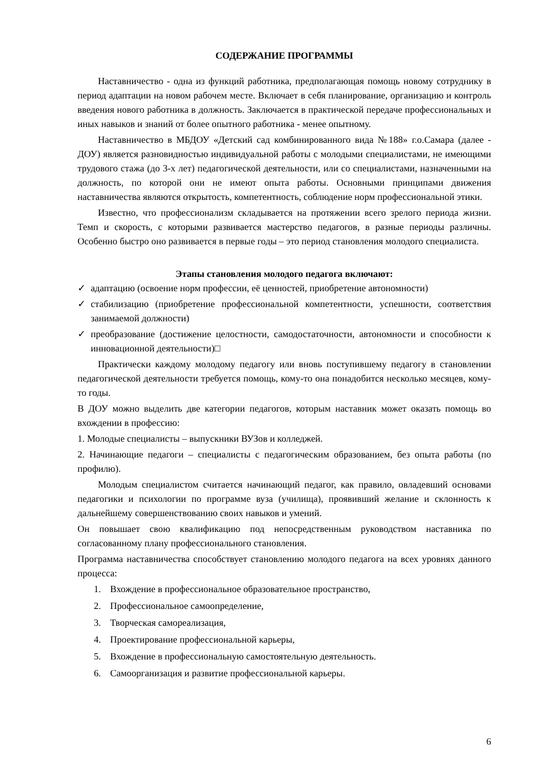СОДЕРЖАНИЕ ПРОГРАММЫ
Наставничество - одна из функций работника, предполагающая помощь новому сотруднику в период адаптации на новом рабочем месте. Включает в себя планирование, организацию и контроль введения нового работника в должность. Заключается в практической передаче профессиональных и иных навыков и знаний от более опытного работника - менее опытному.
Наставничество в МБДОУ «Детский сад комбинированного вида №188» г.о.Самара (далее - ДОУ) является разновидностью индивидуальной работы с молодыми специалистами, не имеющими трудового стажа (до 3-х лет) педагогической деятельности, или со специалистами, назначенными на должность, по которой они не имеют опыта работы. Основными принципами движения наставничества являются открытость, компетентность, соблюдение норм профессиональной этики.
Известно, что профессионализм складывается на протяжении всего зрелого периода жизни. Темп и скорость, с которыми развивается мастерство педагогов, в разные периоды различны. Особенно быстро оно развивается в первые годы – это период становления молодого специалиста.
Этапы становления молодого педагога включают:
✓ адаптацию (освоение норм профессии, её ценностей, приобретение автономности)
✓ стабилизацию (приобретение профессиональной компетентности, успешности, соответствия занимаемой должности)
✓ преобразование (достижение целостности, самодостаточности, автономности и способности к инновационной деятельности)□
Практически каждому молодому педагогу или вновь поступившему педагогу в становлении педагогической деятельности требуется помощь, кому-то она понадобится несколько месяцев, кому-то годы.
В ДОУ можно выделить две категории педагогов, которым наставник может оказать помощь во вхождении в профессию:
1. Молодые специалисты – выпускники ВУЗов и колледжей.
2. Начинающие педагоги – специалисты с педагогическим образованием, без опыта работы (по профилю).
Молодым специалистом считается начинающий педагог, как правило, овладевший основами педагогики и психологии по программе вуза (училища), проявивший желание и склонность к дальнейшему совершенствованию своих навыков и умений.
Он повышает свою квалификацию под непосредственным руководством наставника по согласованному плану профессионального становления.
Программа наставничества способствует становлению молодого педагога на всех уровнях данного процесса:
1. Вхождение в профессиональное образовательное пространство,
2. Профессиональное самоопределение,
3. Творческая самореализация,
4. Проектирование профессиональной карьеры,
5. Вхождение в профессиональную самостоятельную деятельность.
6. Самоорганизация и развитие профессиональной карьеры.
6